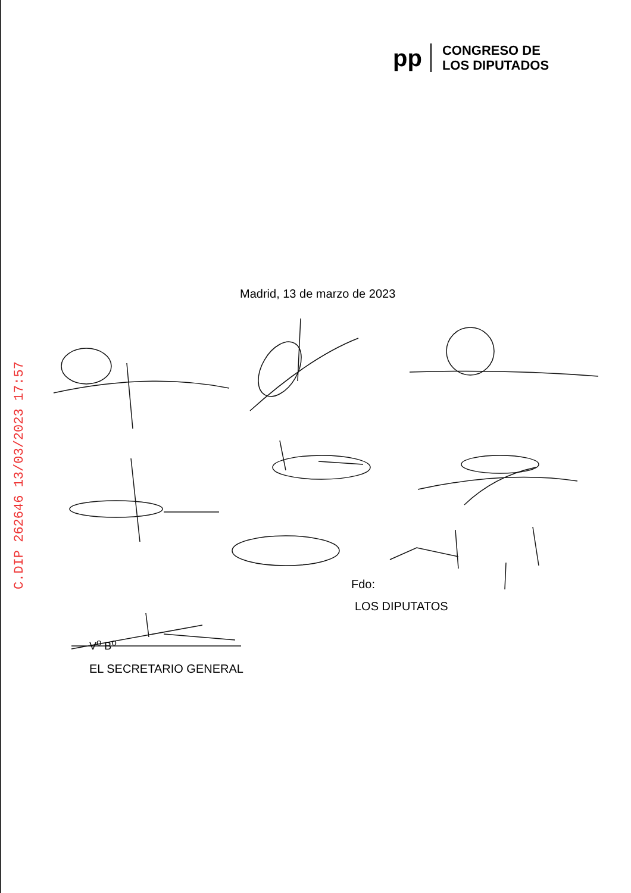pp
CONGRESO DE
LOS DIPUTADOS
Madrid, 13 de marzo de 2023
Fdo:
LOS DIPUTATOS
V<sup>o</sup> B<sup>o</sup>
EL SECRETARIO GENERAL
C.DIP 262646 13/03/2023 17:57